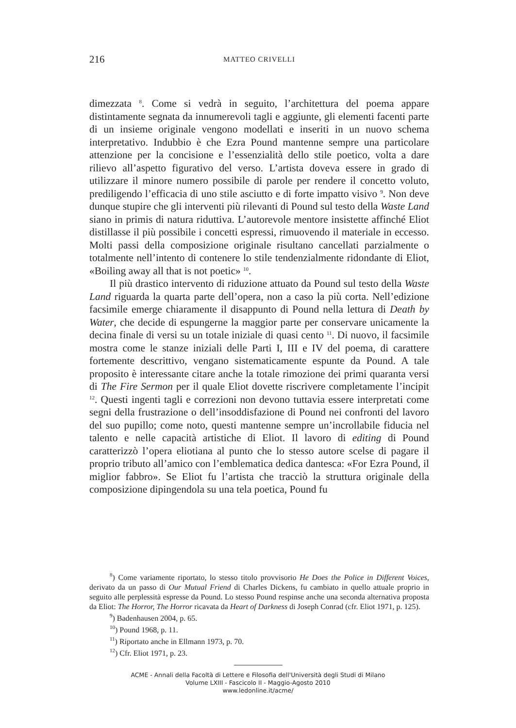216 MATTEO CRIVELLI
dimezzata <sup>8</sup>. Come si vedrà in seguito, l’architettura del poema appare distintamente segnata da innumerevoli tagli e aggiunte, gli elementi facenti parte di un insieme originale vengono modellati e inseriti in un nuovo schema interpretativo. Indubbio è che Ezra Pound mantenne sempre una particolare attenzione per la concisione e l’essenzialità dello stile poetico, volta a dare rilievo all’aspetto figurativo del verso. L’artista doveva essere in grado di utilizzare il minore numero possibile di parole per rendere il concetto voluto, prediligendo l’efficacia di uno stile asciutto e di forte impatto visivo <sup>9</sup>. Non deve dunque stupire che gli interventi più rilevanti di Pound sul testo della Waste Land siano in primis di natura riduttiva. L’autorevole mentore insistette affinché Eliot distillasse il più possibile i concetti espressi, rimuovendo il materiale in eccesso. Molti passi della composizione originale risultano cancellati parzialmente o totalmente nell’intento di contenere lo stile tendenzialmente ridondante di Eliot, «Boiling away all that is not poetic» <sup>10</sup>.
Il più drastico intervento di riduzione attuato da Pound sul testo della Waste Land riguarda la quarta parte dell’opera, non a caso la più corta. Nell’edizione facsimile emerge chiaramente il disappunto di Pound nella lettura di Death by Water, che decide di espungerne la maggior parte per conservare unicamente la decina finale di versi su un totale iniziale di quasi cento <sup>11</sup>. Di nuovo, il facsimile mostra come le stanze iniziali delle Parti I, III e IV del poema, di carattere fortemente descrittivo, vengano sistematicamente espunte da Pound. A tale proposito è interessante citare anche la totale rimozione dei primi quaranta versi di The Fire Sermon per il quale Eliot dovette riscrivere completamente l’incipit <sup>12</sup>. Questi ingenti tagli e correzioni non devono tuttavia essere interpretati come segni della frustrazione o dell’insoddisfazione di Pound nei confronti del lavoro del suo pupillo; come noto, questi mantenne sempre un’incrollabile fiducia nel talento e nelle capacità artistiche di Eliot. Il lavoro di editing di Pound caratterizzò l’opera eliotiana al punto che lo stesso autore scelse di pagare il proprio tributo all’amico con l’emblematica dedica dantesca: «For Ezra Pound, il miglior fabbro». Se Eliot fu l’artista che tracciò la struttura originale della composizione dipingendola su una tela poetica, Pound fu
<sup>8</sup>) Come variamente riportato, lo stesso titolo provvisorio He Does the Police in Different Voices, derivato da un passo di Our Mutual Friend di Charles Dickens, fu cambiato in quello attuale proprio in seguito alle perplessità espresse da Pound. Lo stesso Pound respinse anche una seconda alternativa proposta da Eliot: The Horror, The Horror ricavata da Heart of Darkness di Joseph Conrad (cfr. Eliot 1971, p. 125).
<sup>9</sup>) Badenhausen 2004, p. 65.
<sup>10</sup>) Pound 1968, p. 11.
<sup>11</sup>) Riportato anche in Ellmann 1973, p. 70.
<sup>12</sup>) Cfr. Eliot 1971, p. 23.
ACME - Annali della Facoltà di Lettere e Filosofia dell'Università degli Studi di Milano
Volume LXIII - Fascicolo II - Maggio-Agosto 2010
www.ledonline.it/acme/